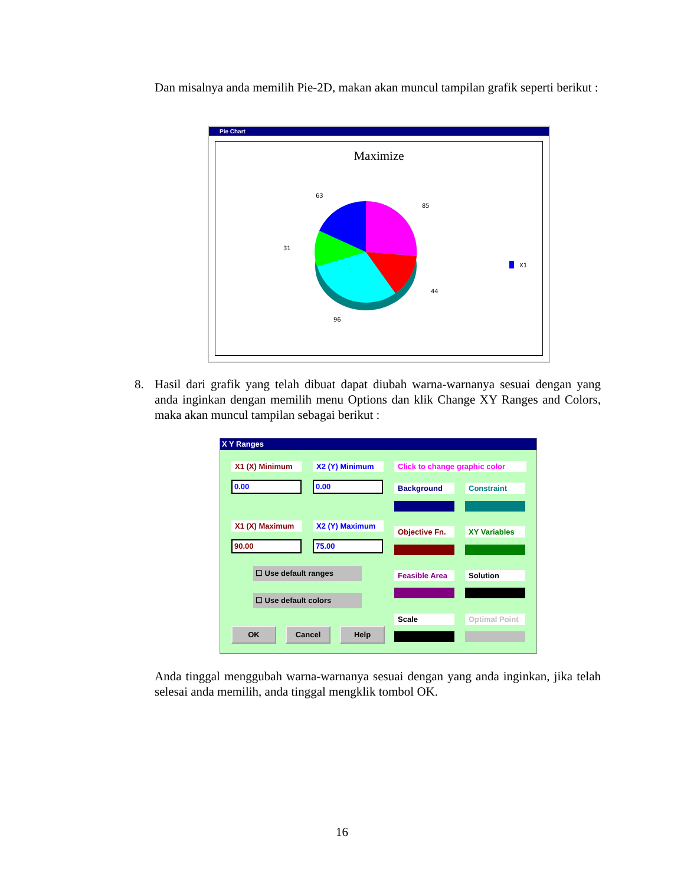Dan misalnya anda memilih Pie-2D, makan akan muncul tampilan grafik seperti berikut :
Pie Chart
Maximize
63
85
31
44
96
X1
8. Hasil dari grafik yang telah dibuat dapat diubah warna-warnanya sesuai dengan yang anda inginkan dengan memilih menu Options dan klik Change XY Ranges and Colors, maka akan muncul tampilan sebagai berikut :
X Y Ranges
X1 (X) Minimum X2 (Y) Minimum
Click to change graphic color
0.00 0.00 Background Constraint
X1 (X) Maximum X2 (Y) Maximum
90.00 75.00
Objective Fn.
XY Variables
☐ Use default ranges
☐ Use default colors
Feasible Area
Solution
Scale
Optimal Point
OK Cancel Help
Anda tinggal menggubah warna-warnanya sesuai dengan yang anda inginkan, jika telah selesai anda memilih, anda tinggal mengklik tombol OK.
16